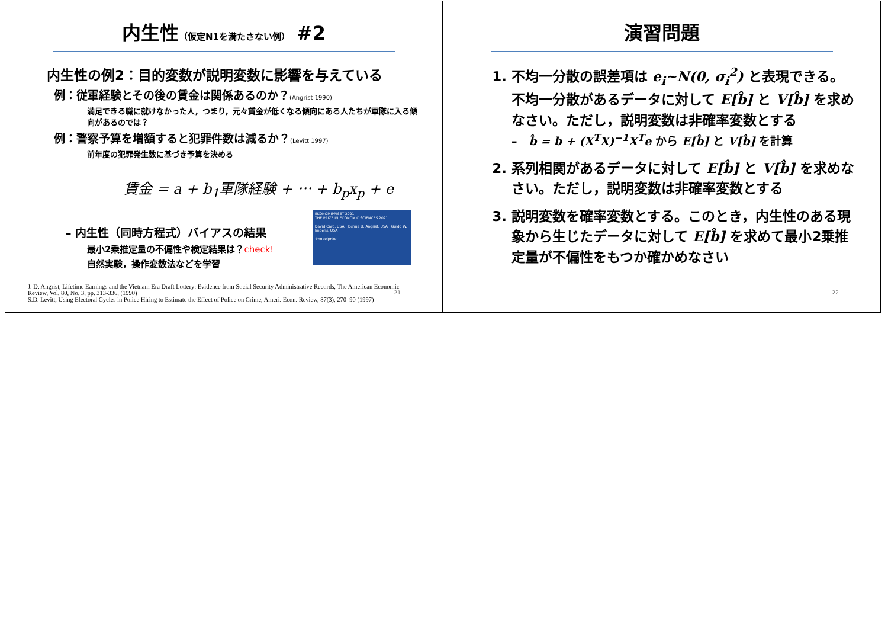内生性（仮定N1を満たさない例） #2
内生性の例2：目的変数が説明変数に影響を与えている
例：従軍経験とその後の賃金は関係あるのか？(Angrist 1990)
満足できる職に就けなかった人，つまり，元々賃金が低くなる傾向にある人たちが軍隊に入る傾向があるのでは？
例：警察予算を増額すると犯罪件数は減るか？(Levitt 1997)
前年度の犯罪発生数に基づき予算を決める
賃金 = a + b<sub>1</sub>軍隊経験 + ⋯ + b<sub>p</sub>x<sub>p</sub> + e
– 内生性（同時方程式）バイアスの結果
最小2乗推定量の不偏性や検定結果は？check!
自然実験，操作変数法などを学習
EKONOMIPRISET 2021
THE PRIZE IN ECONOMIC SCIENCES 2021
David Card, USA Joshua D. Angrist, USA Guido W. Imbens, USA
#nobelprize
J. D. Angrist, Lifetime Earnings and the Vietnam Era Draft Lottery: Evidence from Social Security Administrative Records, The American Economic Review, Vol. 80, No. 3, pp. 313-336, (1990)
S.D. Levitt, Using Electoral Cycles in Police Hiring to Estimate the Effect of Police on Crime, Ameri. Econ. Review, 87(3), 270–90 (1997)
21
演習問題
1. 不均一分散の誤差項は e<sub>i</sub>~N(0, σ<sub>i</sub><sup>2</sup>) と表現できる。不均一分散があるデータに対して E[b̂] と V[b̂] を求めなさい。ただし，説明変数は非確率変数とする
– b̂ = b + (X<sup>T</sup>X)<sup>−1</sup>X<sup>T</sup>e から E[b̂] と V[b̂] を計算
2. 系列相関があるデータに対して E[b̂] と V[b̂] を求めなさい。ただし，説明変数は非確率変数とする
3. 説明変数を確率変数とする。このとき，内生性のある現象から生じたデータに対して E[b̂] を求めて最小2乗推定量が不偏性をもつか確かめなさい
22